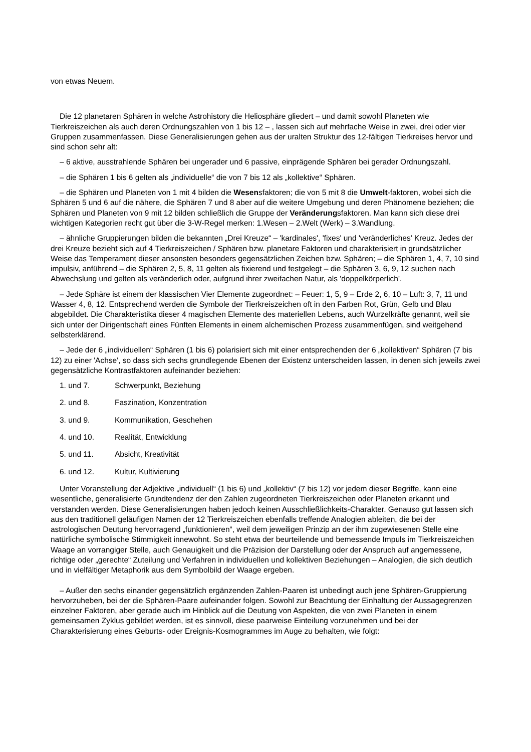von etwas Neuem.
Die 12 planetaren Sphären in welche Astrohistory die Heliosphäre gliedert – und damit sowohl Planeten wie Tierkreiszeichen als auch deren Ordnungszahlen von 1 bis 12 – , lassen sich auf mehrfache Weise in zwei, drei oder vier Gruppen zusammenfassen. Diese Generalisierungen gehen aus der uralten Struktur des 12-fältigen Tierkreises hervor und sind schon sehr alt:
– 6 aktive, ausstrahlende Sphären bei ungerader und 6 passive, einprägende Sphären bei gerader Ordnungszahl.
– die Sphären 1 bis 6 gelten als „individuelle“ die von 7 bis 12 als „kollektive“ Sphären.
– die Sphären und Planeten von 1 mit 4 bilden die Wesensfaktoren; die von 5 mit 8 die Umwelt-faktoren, wobei sich die Sphären 5 und 6 auf die nähere, die Sphären 7 und 8 aber auf die weitere Umgebung und deren Phänomene beziehen; die Sphären und Planeten von 9 mit 12 bilden schließlich die Gruppe der Veränderungsfaktoren. Man kann sich diese drei wichtigen Kategorien recht gut über die 3-W-Regel merken: 1.Wesen – 2.Welt (Werk) – 3.Wandlung.
– ähnliche Gruppierungen bilden die bekannten „Drei Kreuze“ – 'kardinales', 'fixes' und 'veränderliches' Kreuz. Jedes der drei Kreuze bezieht sich auf 4 Tierkreiszeichen / Sphären bzw. planetare Faktoren und charakterisiert in grundsätzlicher Weise das Temperament dieser ansonsten besonders gegensätzlichen Zeichen bzw. Sphären; – die Sphären 1, 4, 7, 10 sind impulsiv, anführend – die Sphären 2, 5, 8, 11 gelten als fixierend und festgelegt – die Sphären 3, 6, 9, 12 suchen nach Abwechslung und gelten als veränderlich oder, aufgrund ihrer zweifachen Natur, als 'doppelkörperlich'.
– Jede Sphäre ist einem der klassischen Vier Elemente zugeordnet: – Feuer: 1, 5, 9 – Erde 2, 6, 10 – Luft: 3, 7, 11 und Wasser 4, 8, 12. Entsprechend werden die Symbole der Tierkreiszeichen oft in den Farben Rot, Grün, Gelb und Blau abgebildet. Die Charakteristika dieser 4 magischen Elemente des materiellen Lebens, auch Wurzelkräfte genannt, weil sie sich unter der Dirigentschaft eines Fünften Elements in einem alchemischen Prozess zusammenfügen, sind weitgehend selbsterklärend.
– Jede der 6 „individuellen“ Sphären (1 bis 6) polarisiert sich mit einer entsprechenden der 6 „kollektiven“ Sphären (7 bis 12) zu einer 'Achse', so dass sich sechs grundlegende Ebenen der Existenz unterscheiden lassen, in denen sich jeweils zwei gegensätzliche Kontrastfaktoren aufeinander beziehen:
1. und 7. Schwerpunkt, Beziehung
2. und 8. Faszination, Konzentration
3. und 9. Kommunikation, Geschehen
4. und 10. Realität, Entwicklung
5. und 11. Absicht, Kreativität
6. und 12. Kultur, Kultivierung
Unter Voranstellung der Adjektive „individuell“ (1 bis 6) und „kollektiv“ (7 bis 12) vor jedem dieser Begriffe, kann eine wesentliche, generalisierte Grundtendenz der den Zahlen zugeordneten Tierkreiszeichen oder Planeten erkannt und verstanden werden. Diese Generalisierungen haben jedoch keinen Ausschließlichkeits-Charakter. Genauso gut lassen sich aus den traditionell geläufigen Namen der 12 Tierkreiszeichen ebenfalls treffende Analogien ableiten, die bei der astrologischen Deutung hervorragend „funktionieren“, weil dem jeweiligen Prinzip an der ihm zugewiesenen Stelle eine natürliche symbolische Stimmigkeit innewohnt. So steht etwa der beurteilende und bemessende Impuls im Tierkreiszeichen Waage an vorrangiger Stelle, auch Genauigkeit und die Präzision der Darstellung oder der Anspruch auf angemessene, richtige oder „gerechte“ Zuteilung und Verfahren in individuellen und kollektiven Beziehungen – Analogien, die sich deutlich und in vielfältiger Metaphorik aus dem Symbolbild der Waage ergeben.
– Außer den sechs einander gegensätzlich ergänzenden Zahlen-Paaren ist unbedingt auch jene Sphären-Gruppierung hervorzuheben, bei der die Sphären-Paare aufeinander folgen. Sowohl zur Beachtung der Einhaltung der Aussagegrenzen einzelner Faktoren, aber gerade auch im Hinblick auf die Deutung von Aspekten, die von zwei Planeten in einem gemeinsamen Zyklus gebildet werden, ist es sinnvoll, diese paarweise Einteilung vorzunehmen und bei der Charakterisierung eines Geburts- oder Ereignis-Kosmogrammes im Auge zu behalten, wie folgt: